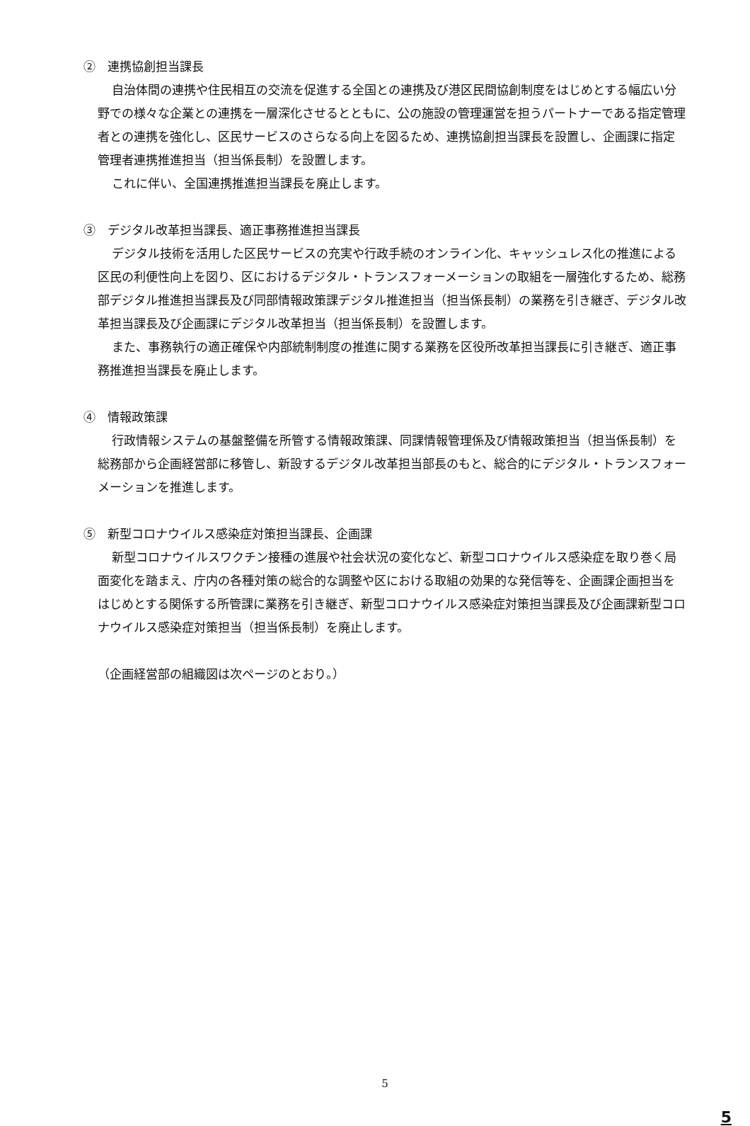②　連携協創担当課長
自治体間の連携や住民相互の交流を促進する全国との連携及び港区民間協創制度をはじめとする幅広い分野での様々な企業との連携を一層深化させるとともに、公の施設の管理運営を担うパートナーである指定管理者との連携を強化し、区民サービスのさらなる向上を図るため、連携協創担当課長を設置し、企画課に指定管理者連携推進担当（担当係長制）を設置します。
これに伴い、全国連携推進担当課長を廃止します。
③　デジタル改革担当課長、適正事務推進担当課長
デジタル技術を活用した区民サービスの充実や行政手続のオンライン化、キャッシュレス化の推進による区民の利便性向上を図り、区におけるデジタル・トランスフォーメーションの取組を一層強化するため、総務部デジタル推進担当課長及び同部情報政策課デジタル推進担当（担当係長制）の業務を引き継ぎ、デジタル改革担当課長及び企画課にデジタル改革担当（担当係長制）を設置します。
また、事務執行の適正確保や内部統制制度の推進に関する業務を区役所改革担当課長に引き継ぎ、適正事務推進担当課長を廃止します。
④　情報政策課
行政情報システムの基盤整備を所管する情報政策課、同課情報管理係及び情報政策担当（担当係長制）を総務部から企画経営部に移管し、新設するデジタル改革担当部長のもと、総合的にデジタル・トランスフォーメーションを推進します。
⑤　新型コロナウイルス感染症対策担当課長、企画課
新型コロナウイルスワクチン接種の進展や社会状況の変化など、新型コロナウイルス感染症を取り巻く局面変化を踏まえ、庁内の各種対策の総合的な調整や区における取組の効果的な発信等を、企画課企画担当をはじめとする関係する所管課に業務を引き継ぎ、新型コロナウイルス感染症対策担当課長及び企画課新型コロナウイルス感染症対策担当（担当係長制）を廃止します。
（企画経営部の組織図は次ページのとおり。）
5
5